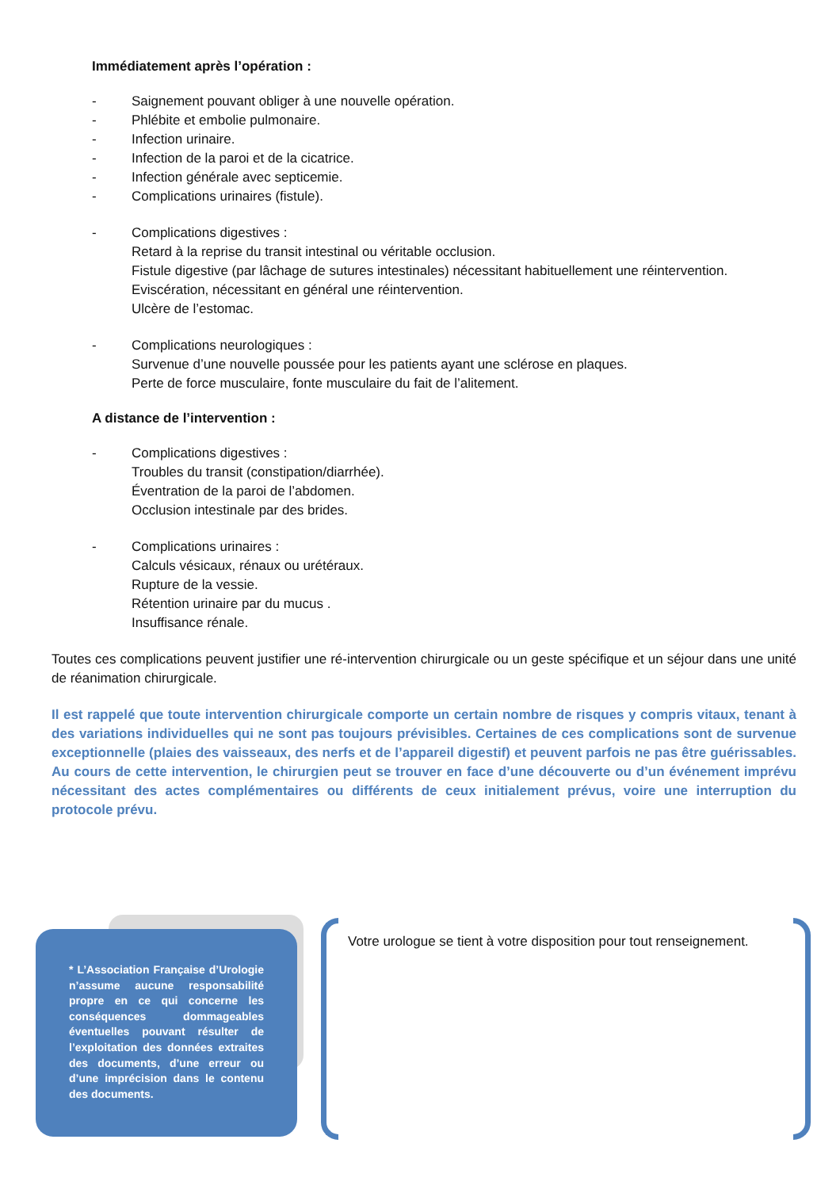Immédiatement après l’opération :
- Saignement pouvant obliger à une nouvelle opération.
- Phlébite et embolie pulmonaire.
- Infection urinaire.
- Infection de la paroi et de la cicatrice.
- Infection générale avec septicemie.
- Complications urinaires (fistule).
- Complications digestives :
Retard à la reprise du transit intestinal ou véritable occlusion.
Fistule digestive (par lâchage de sutures intestinales) nécessitant habituellement une réintervention.
Eviscération, nécessitant en général une réintervention.
Ulcère de l’estomac.
- Complications neurologiques :
Survenue d’une nouvelle poussée pour les patients ayant une sclérose en plaques.
Perte de force musculaire, fonte musculaire du fait de l’alitement.
A distance de l’intervention :
- Complications digestives :
Troubles du transit (constipation/diarrhée).
Éventration de la paroi de l’abdomen.
Occlusion intestinale par des brides.
- Complications urinaires :
Calculs vésicaux, rénaux ou urétéraux.
Rupture de la vessie.
Rétention urinaire par du mucus .
Insuffisance rénale.
Toutes ces complications peuvent justifier une ré-intervention chirurgicale ou un geste spécifique et un séjour dans une unité de réanimation chirurgicale.
Il est rappelé que toute intervention chirurgicale comporte un certain nombre de risques y compris vitaux, tenant à des variations individuelles qui ne sont pas toujours prévisibles. Certaines de ces complications sont de survenue exceptionnelle (plaies des vaisseaux, des nerfs et de l’appareil digestif) et peuvent parfois ne pas être guérissables. Au cours de cette intervention, le chirurgien peut se trouver en face d’une découverte ou d’un événement imprévu nécessitant des actes complémentaires ou différents de ceux initialement prévus, voire une interruption du protocole prévu.
* L’Association Française d’Urologie n’assume aucune responsabilité propre en ce qui concerne les conséquences dommageables éventuelles pouvant résulter de l’exploitation des données extraites des documents, d’une erreur ou d’une imprécision dans le contenu des documents.
Votre urologue se tient à votre disposition pour tout renseignement.